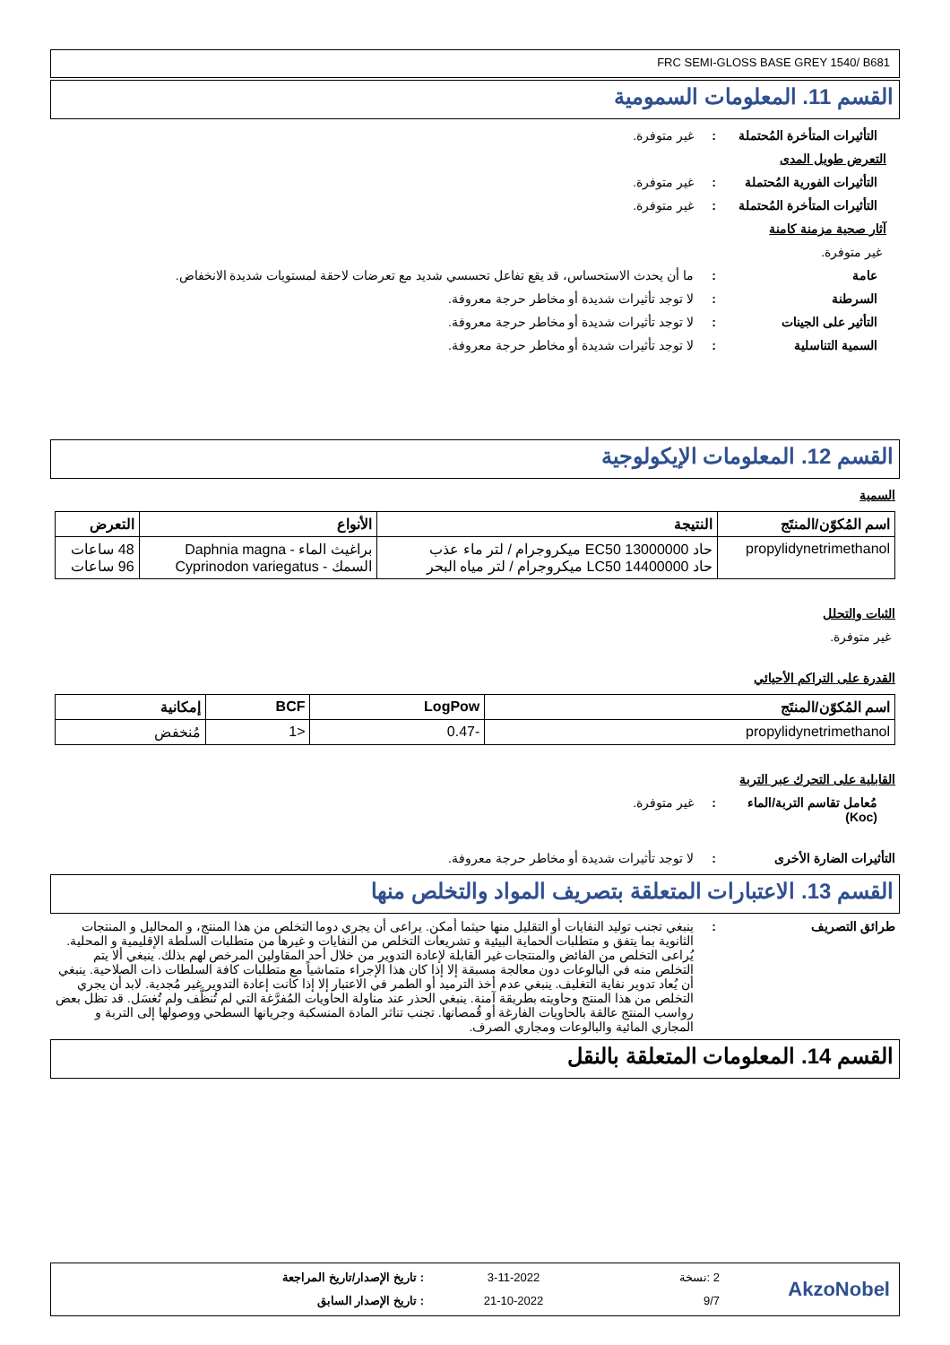FRC SEMI-GLOSS BASE GREY 1540/ B681
القسم 11. المعلومات السمومية
التأثيرات المتأخرة المُحتملة
: غير متوفرة.
التعرض طويل المدى
التأثيرات الفورية المُحتملة
: غير متوفرة.
التأثيرات المتأخرة المُحتملة
: غير متوفرة.
آثار صحية مزمنة كامنة
غير متوفرة.
عامة : ما أن يحدث الاستحساس، قد يقع تفاعل تحسسي شديد مع تعرضات لاحقة لمستويات شديدة الانخفاض.
السرطنة : لا توجد تأثيرات شديدة أو مخاطر حرجة معروفة.
التأثير على الجينات : لا توجد تأثيرات شديدة أو مخاطر حرجة معروفة.
السمية التناسلية : لا توجد تأثيرات شديدة أو مخاطر حرجة معروفة.
القسم 12. المعلومات الإيكولوجية
السمية
| اسم المُكوّن/المنتَج | النتيجة | الأنواع | التعرض |
| --- | --- | --- | --- |
| propylidynetrimethanol | حاد EC50 13000000 ميكروجرام / لتر ماء عذب حاد LC50 14400000 ميكروجرام / لتر مياه البحر | براغيث الماء - Daphnia magna السمك - Cyprinodon variegatus | 48 ساعات 96 ساعات |
الثبات والتحلل
غير متوفرة.
القدرة على التراكم الأحيائي
| اسم المُكوّن/المنتَج | LogPow | BCF | إمكانية |
| --- | --- | --- | --- |
| propylidynetrimethanol | -0.47 | <1 | مُنخفض |
القابلية على التحرك عبر التربة
مُعامل تقاسم التربة/الماء (Koc)
: غير متوفرة.
التأثيرات الضارة الأخرى : لا توجد تأثيرات شديدة أو مخاطر حرجة معروفة.
القسم 13. الاعتبارات المتعلقة بتصريف المواد والتخلص منها
طرائق التصريف : ينبغي تجنب توليد النفايات أو التقليل منها حيثما أمكن. يراعى أن يجري دوما التخلص من هذا المنتج، و المحاليل و المنتجات الثانوية بما يتفق و متطلبات الحماية البيئية و تشريعات التخلص من النفايات و غيرها من متطلبات السلطة الإقليمية و المحلية. يُراعى التخلص من الفائض والمنتجات غير القابلة لإعادة التدوير من خلال أحد المقاولين المرخص لهم بذلك. ينبغي ألا يتم التخلص منه في البالوعات دون معالجة مسبقة إلا إذا كان هذا الإجراء متماشياً مع متطلبات كافة السلطات ذات الصلاحية. ينبغي أن يُعاد تدوير نفاية التغليف. ينبغي عدم أخذ الترميد أو الطمر في الاعتبار إلا إذا كانت إعادة التدوير غير مُجدية. لابد أن يجري التخلص من هذا المنتج وحاويته بطريقة آمنة. ينبغي الحذر عند مناولة الحاويات المُفرَّغة التي لم تُنظَّف ولم تُغسَل. قد تظل بعض رواسب المنتج عالقة بالحاويات الفارغة أو قُمصانها. تجنب تناثر المادة المنسكبة وجريانها السطحي ووصولها إلى التربة و المجاري المائية والبالوعات ومجاري الصرف.
القسم 14. المعلومات المتعلقة بالنقل
AkzoNobel
2 :نسخة
9/7
3-11-2022
21-10-2022
: تاريخ الإصدار/تاريخ المراجعة
: تاريخ الإصدار السابق